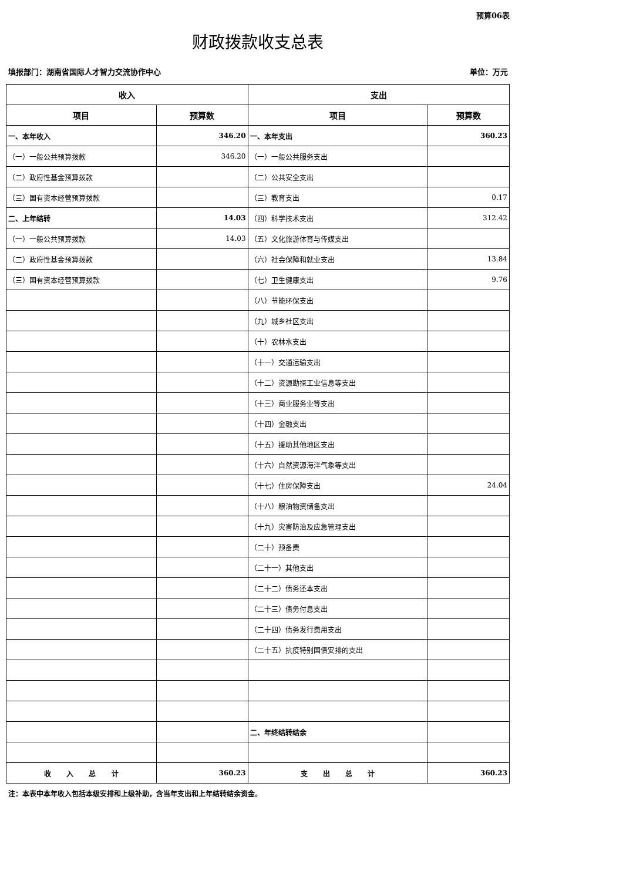预算06表
财政拨款收支总表
填报部门：湖南省国际人才智力交流协作中心 单位：万元
| 收入 | | 支出 | |
| --- | --- | --- | --- |
| 项目 | 预算数 | 项目 | 预算数 |
| 一、本年收入 | 346.20 | 一、本年支出 | 360.23 |
| （一）一般公共预算拨款 | 346.20 | （一）一般公共服务支出 | |
| （二）政府性基金预算拨款 | | （二）公共安全支出 | |
| （三）国有资本经营预算拨款 | | （三）教育支出 | 0.17 |
| 二、上年结转 | 14.03 | （四）科学技术支出 | 312.42 |
| （一）一般公共预算拨款 | 14.03 | （五）文化旅游体育与传媒支出 | |
| （二）政府性基金预算拨款 | | （六）社会保障和就业支出 | 13.84 |
| （三）国有资本经营预算拨款 | | （七）卫生健康支出 | 9.76 |
| | | （八）节能环保支出 | |
| | | （九）城乡社区支出 | |
| | | （十）农林水支出 | |
| | | （十一）交通运输支出 | |
| | | （十二）资源勘探工业信息等支出 | |
| | | （十三）商业服务业等支出 | |
| | | （十四）金融支出 | |
| | | （十五）援助其他地区支出 | |
| | | （十六）自然资源海洋气象等支出 | |
| | | （十七）住房保障支出 | 24.04 |
| | | （十八）粮油物资储备支出 | |
| | | （十九）灾害防治及应急管理支出 | |
| | | （二十）预备费 | |
| | | （二十一）其他支出 | |
| | | （二十二）债务还本支出 | |
| | | （二十三）债务付息支出 | |
| | | （二十四）债务发行费用支出 | |
| | | （二十五）抗疫特别国债安排的支出 | |
| | | 二、年终结转结余 | |
| 收 入 总 计 | 360.23 | 支 出 总 计 | 360.23 |
注：本表中本年收入包括本级安排和上级补助，含当年支出和上年结转结余资金。